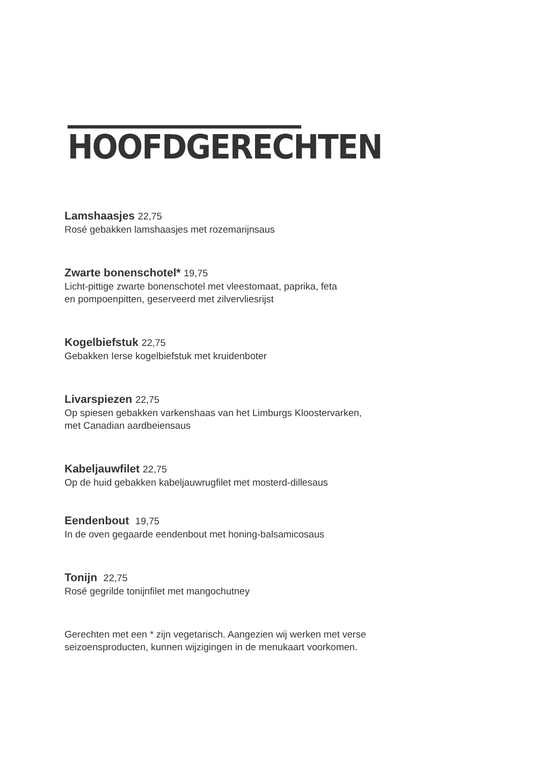HOOFDGERECHTEN
Lamshaasjes 22,75
Rosé gebakken lamshaasjes met rozemarijnsaus
Zwarte bonenschotel* 19,75
Licht-pittige zwarte bonenschotel met vleestomaat, paprika, feta
en pompoenpitten, geserveerd met zilvervliesrijst
Kogelbiefstuk 22,75
Gebakken Ierse kogelbiefstuk met kruidenboter
Livarspiezen 22,75
Op spiesen gebakken varkenshaas van het Limburgs Kloostervarken,
met Canadian aardbeiensaus
Kabeljauwfilet 22,75
Op de huid gebakken kabeljauwrugfilet met mosterd-dillesaus
Eendenbout 19,75
In de oven gegaarde eendenbout met honing-balsamicosaus
Tonijn 22,75
Rosé gegrilde tonijnfilet met mangochutney
Gerechten met een * zijn vegetarisch. Aangezien wij werken met verse
seizoensproducten, kunnen wijzigingen in de menukaart voorkomen.